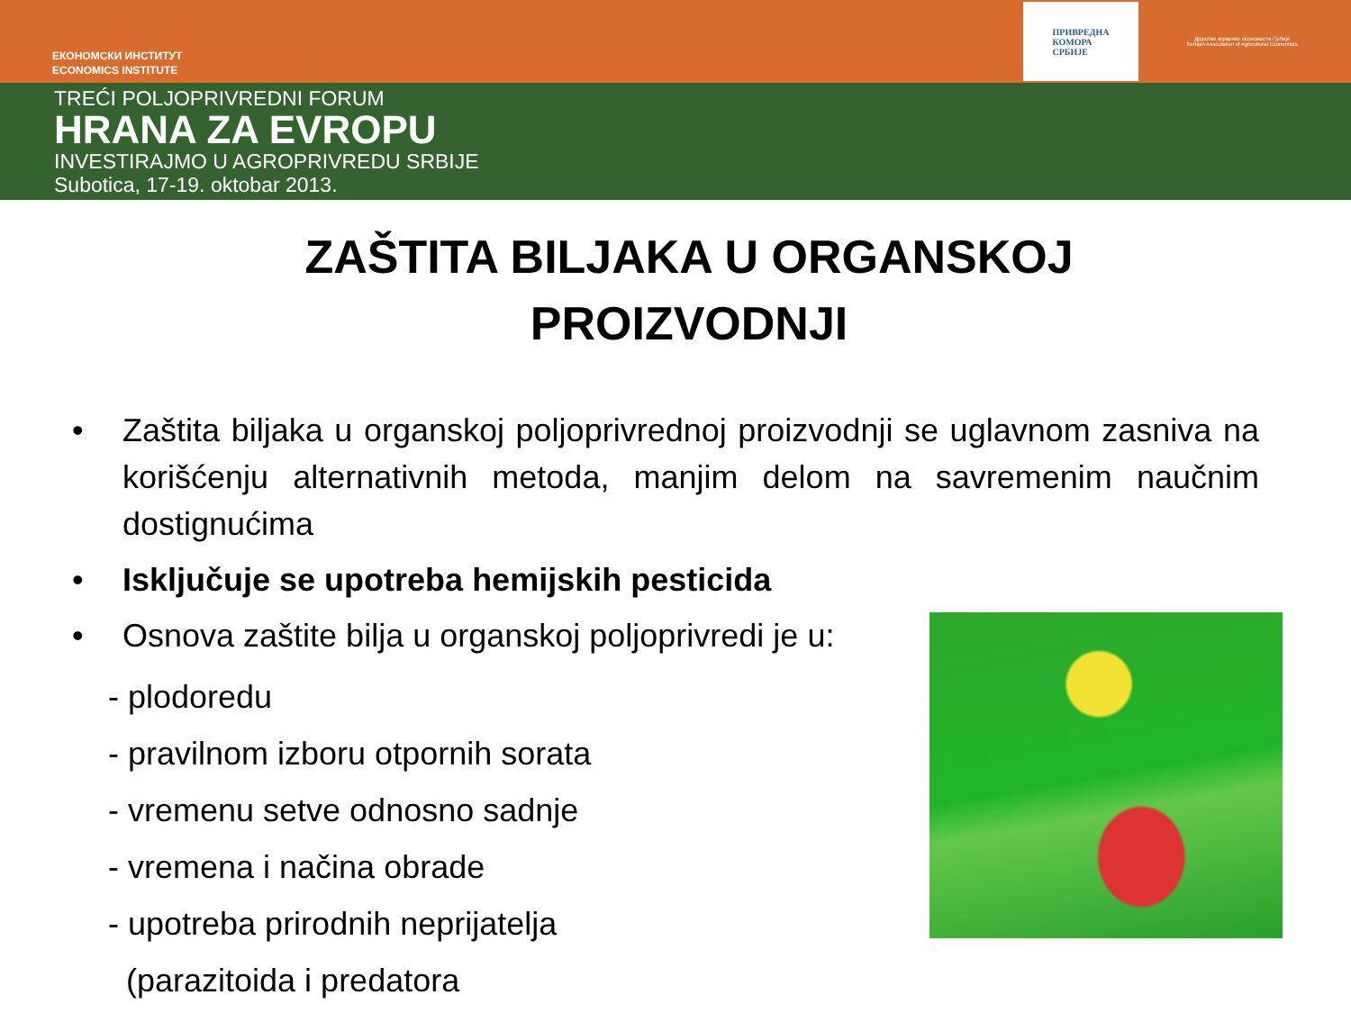ЕКОНОМСКИ ИНСТИТУТ
ECONOMICS INSTITUTE
ПРИВРЕДНА
КОМОРА
СРБИЈЕ
Друштво аграрних економиста Србије
Serbian Association of Agricultural Economists
TREĆI POLJOPRIVREDNI FORUM
HRANA ZA EVROPU
INVESTIRAJMO U AGROPRIVREDU SRBIJE
Subotica, 17-19. oktobar 2013.
ZAŠTITA BILJAKA U ORGANSKOJ
PROIZVODNJI
• Zaštita biljaka u organskoj poljoprivrednoj proizvodnji se uglavnom zasniva na korišćenju alternativnih metoda, manjim delom na savremenim naučnim dostignućima
• Isključuje se upotreba hemijskih pesticida
• Osnova zaštite bilja u organskoj poljoprivredi je u:
- plodoredu
- pravilnom izboru otpornih sorata
- vremenu setve odnosno sadnje
- vremena i načina obrade
- upotreba prirodnih neprijatelja
(parazitoida i predatora